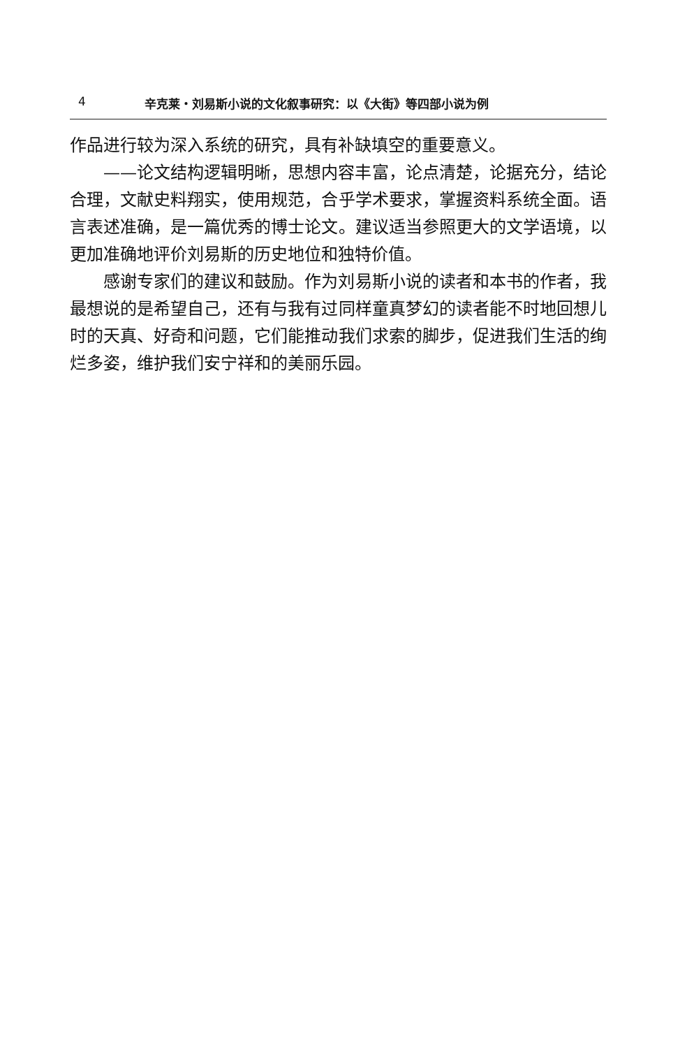4 辛克莱・刘易斯小说的文化叙事研究：以《大街》等四部小说为例
作品进行较为深入系统的研究，具有补缺填空的重要意义。
——论文结构逻辑明晰，思想内容丰富，论点清楚，论据充分，结论合理，文献史料翔实，使用规范，合乎学术要求，掌握资料系统全面。语言表述准确，是一篇优秀的博士论文。建议适当参照更大的文学语境，以更加准确地评价刘易斯的历史地位和独特价值。
感谢专家们的建议和鼓励。作为刘易斯小说的读者和本书的作者，我最想说的是希望自己，还有与我有过同样童真梦幻的读者能不时地回想儿时的天真、好奇和问题，它们能推动我们求索的脚步，促进我们生活的绚烂多姿，维护我们安宁祥和的美丽乐园。